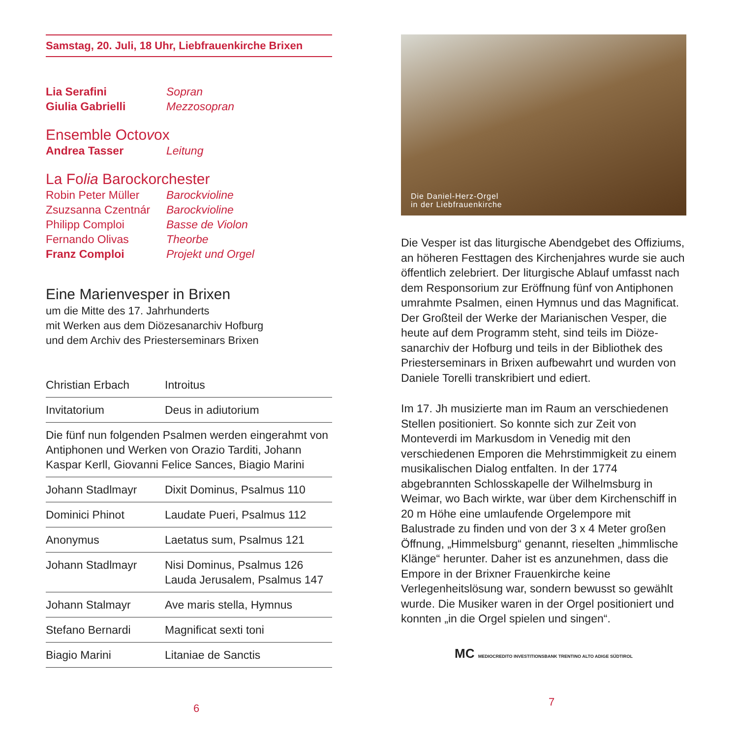Samstag, 20. Juli, 18 Uhr, Liebfrauenkirche Brixen
| Lia Serafini | Sopran |
| Giulia Gabrielli | Mezzosopran |
Ensemble Octovox
| Andrea Tasser | Leitung |
La Folia Barockorchester
| Robin Peter Müller | Barockvioline |
| Zsuzsanna Czentnár | Barockvioline |
| Philipp Comploi | Basse de Violon |
| Fernando Olivas | Theorbe |
| Franz Comploi | Projekt und Orgel |
Eine Marienvesper in Brixen
um die Mitte des 17. Jahrhunderts
mit Werken aus dem Diözesanarchiv Hofburg
und dem Archiv des Priesterseminars Brixen
| Christian Erbach | Introitus |
| Invitatorium | Deus in adiutorium |
| Die fünf nun folgenden Psalmen werden eingerahmt von Antiphonen und Werken von Orazio Tarditi, Johann Kaspar Kerll, Giovanni Felice Sances, Biagio Marini | |
| Johann Stadlmayr | Dixit Dominus, Psalmus 110 |
| Dominici Phinot | Laudate Pueri, Psalmus 112 |
| Anonymus | Laetatus sum, Psalmus 121 |
| Johann Stadlmayr | Nisi Dominus, Psalmus 126 Lauda Jerusalem, Psalmus 147 |
| Johann Stalmayr | Ave maris stella, Hymnus |
| Stefano Bernardi | Magnificat sexti toni |
| Biagio Marini | Litaniae de Sanctis |
6
Die Daniel-Herz-Orgel
in der Liebfrauenkirche
Die Vesper ist das liturgische Abendgebet des Offiziums, an höheren Festtagen des Kirchenjahres wurde sie auch öffentlich zelebriert. Der liturgische Ablauf umfasst nach dem Responsorium zur Eröff­nung fünf von Antiphonen umrahmte Psalmen, einen Hymnus und das Magnificat.
Der Großteil der Werke der Marianischen Vesper, die heute auf dem Programm steht, sind teils im Diöze­sanarchiv der Hofburg und teils in der Bibliothek des Priesterseminars in Brixen aufbewahrt und wurden von Daniele Torelli transkribiert und ediert.
Im 17. Jh musizierte man im Raum an verschiede­nen Stellen positioniert. So konnte sich zur Zeit von Monteverdi im Markusdom in Venedig mit den verschiedenen Emporen die Mehrstimmigkeit zu einem musikalischen Dialog entfalten. In der 1774 abgebrannten Schlosskapelle der Wilhelmsburg in Weimar, wo Bach wirkte, war über dem Kirchenschiff in 20 m Höhe eine umlaufende Orgelempore mit Balustrade zu finden und von der 3 x 4 Meter großen Öffnung, „Himmelsburg“ genannt, rieselten „himm­lische Klänge“ herunter. Daher ist es anzunehmen, dass die Empore in der Brixner Frauenkirche keine Verlegenheitslösung war, sondern bewusst so ge­wählt wurde. Die Musiker waren in der Orgel positio­niert und konnten „in die Orgel spielen und singen“.
MC MEDIOCREDITO INVESTITIONSBANK TRENTINO ALTO ADIGE SÜDTIROL
7